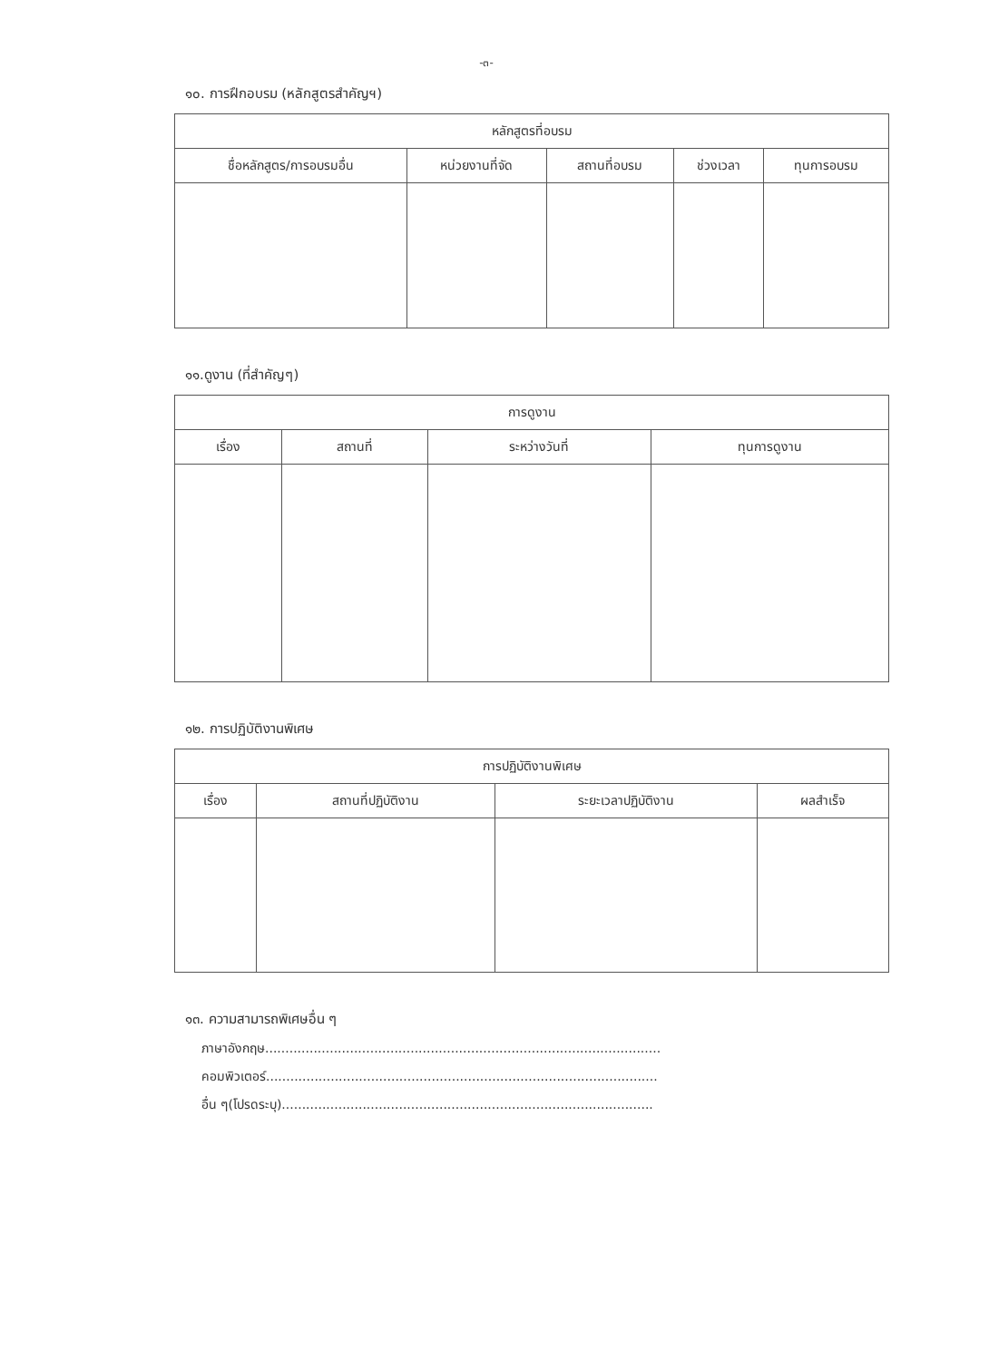-๓-
๑๐. การฝึกอบรม (หลักสูตรสำคัญฯ)
| หลักสูตรที่อบรม | | | | |
| --- | --- | --- | --- | --- |
| ชื่อหลักสูตร/การอบรมอื่น | หน่วยงานที่จัด | สถานที่อบรม | ช่วงเวลา | ทุนการอบรม |
๑๑.ดูงาน (ที่สำคัญๆ)
| การดูงาน | | | |
| --- | --- | --- | --- |
| เรื่อง | สถานที่ | ระหว่างวันที่ | ทุนการดูงาน |
๑๒. การปฏิบัติงานพิเศษ
| การปฏิบัติงานพิเศษ | | | |
| --- | --- | --- | --- |
| เรื่อง | สถานที่ปฏิบัติงาน | ระยะเวลาปฏิบัติงาน | ผลสำเร็จ |
๑๓. ความสามารถพิเศษอื่น ๆ
ภาษาอังกฤษ..................................................................................................
คอมพิวเตอร์.................................................................................................
อื่น ๆ(โปรดระบุ)............................................................................................